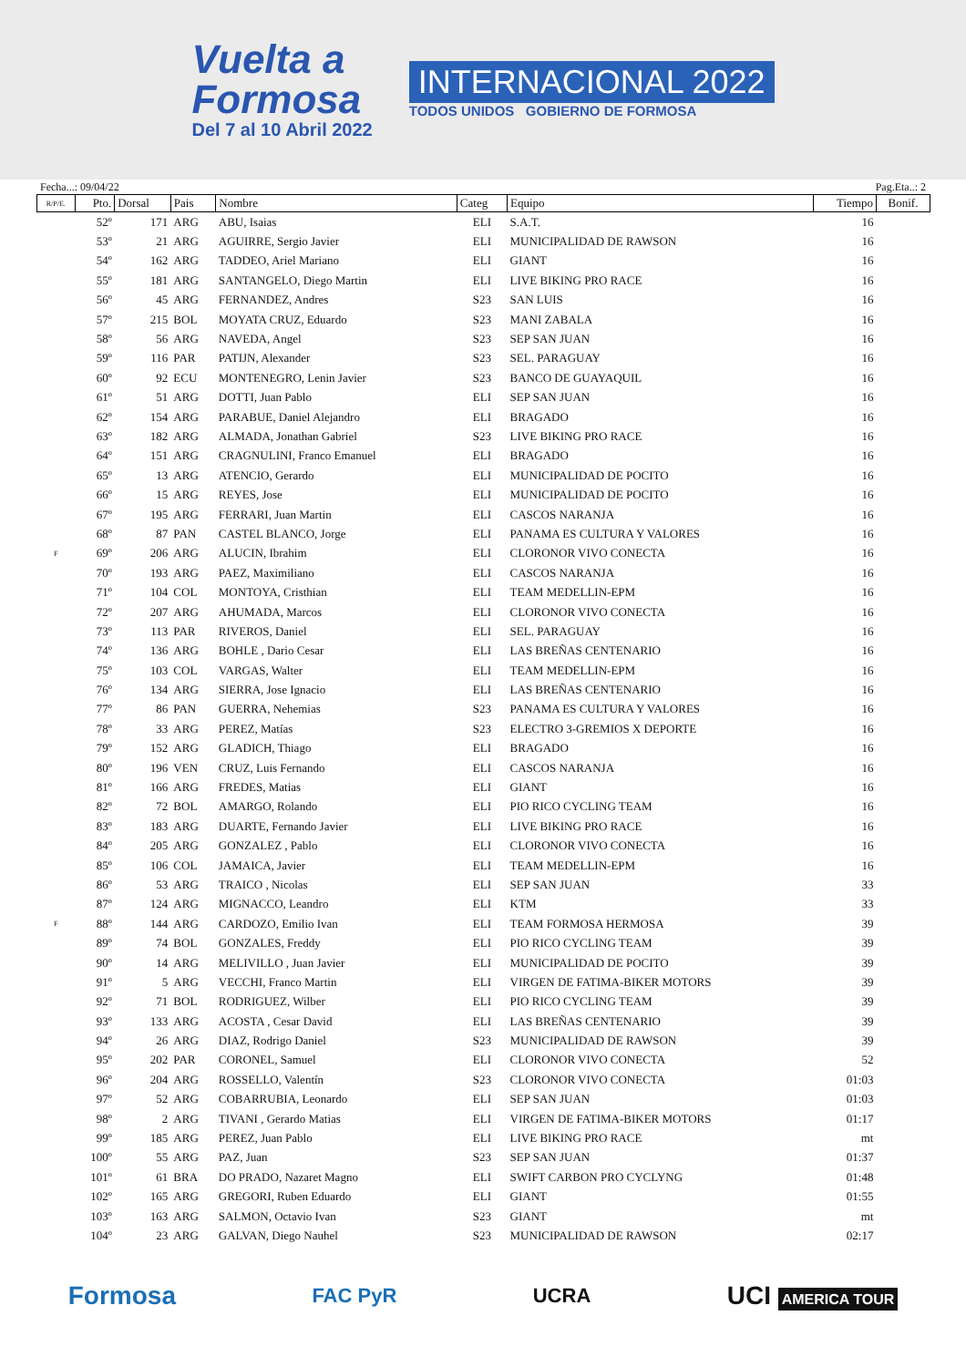Vuelta a
Formosa
Del 7 al 10 Abril 2022
INTERNACIONAL 2022
TODOS UNIDOS GOBIERNO DE FORMOSA
Fecha...: 09/04/22 Pag.Eta..: 2
| R/P/E. | Pto. | Dorsal | Pais | Nombre | Categ | Equipo | Tiempo | Bonif. |
| --- | --- | --- | --- | --- | --- | --- | --- | --- |
| | 52º | 171 | ARG | ABU, Isaias | ELI | S.A.T. | 16 | |
| | 53º | 21 | ARG | AGUIRRE, Sergio Javier | ELI | MUNICIPALIDAD DE RAWSON | 16 | |
| | 54º | 162 | ARG | TADDEO, Ariel Mariano | ELI | GIANT | 16 | |
| | 55º | 181 | ARG | SANTANGELO, Diego Martin | ELI | LIVE BIKING PRO RACE | 16 | |
| | 56º | 45 | ARG | FERNANDEZ, Andres | S23 | SAN LUIS | 16 | |
| | 57º | 215 | BOL | MOYATA CRUZ, Eduardo | S23 | MANI ZABALA | 16 | |
| | 58º | 56 | ARG | NAVEDA, Angel | S23 | SEP SAN JUAN | 16 | |
| | 59º | 116 | PAR | PATIJN, Alexander | S23 | SEL. PARAGUAY | 16 | |
| | 60º | 92 | ECU | MONTENEGRO, Lenin Javier | S23 | BANCO DE GUAYAQUIL | 16 | |
| | 61º | 51 | ARG | DOTTI, Juan Pablo | ELI | SEP SAN JUAN | 16 | |
| | 62º | 154 | ARG | PARABUE, Daniel Alejandro | ELI | BRAGADO | 16 | |
| | 63º | 182 | ARG | ALMADA, Jonathan Gabriel | S23 | LIVE BIKING PRO RACE | 16 | |
| | 64º | 151 | ARG | CRAGNULINI, Franco Emanuel | ELI | BRAGADO | 16 | |
| | 65º | 13 | ARG | ATENCIO, Gerardo | ELI | MUNICIPALIDAD DE POCITO | 16 | |
| | 66º | 15 | ARG | REYES, Jose | ELI | MUNICIPALIDAD DE POCITO | 16 | |
| | 67º | 195 | ARG | FERRARI, Juan Martin | ELI | CASCOS NARANJA | 16 | |
| | 68º | 87 | PAN | CASTEL BLANCO, Jorge | ELI | PANAMA ES CULTURA Y VALORES | 16 | |
| F | 69º | 206 | ARG | ALUCIN, Ibrahim | ELI | CLORONOR VIVO CONECTA | 16 | |
| | 70º | 193 | ARG | PAEZ, Maximiliano | ELI | CASCOS NARANJA | 16 | |
| | 71º | 104 | COL | MONTOYA, Cristhian | ELI | TEAM MEDELLIN-EPM | 16 | |
| | 72º | 207 | ARG | AHUMADA, Marcos | ELI | CLORONOR VIVO CONECTA | 16 | |
| | 73º | 113 | PAR | RIVEROS, Daniel | ELI | SEL. PARAGUAY | 16 | |
| | 74º | 136 | ARG | BOHLE , Dario Cesar | ELI | LAS BREÑAS CENTENARIO | 16 | |
| | 75º | 103 | COL | VARGAS, Walter | ELI | TEAM MEDELLIN-EPM | 16 | |
| | 76º | 134 | ARG | SIERRA, Jose Ignacio | ELI | LAS BREÑAS CENTENARIO | 16 | |
| | 77º | 86 | PAN | GUERRA, Nehemias | S23 | PANAMA ES CULTURA Y VALORES | 16 | |
| | 78º | 33 | ARG | PEREZ, Matías | S23 | ELECTRO 3-GREMIOS X DEPORTE | 16 | |
| | 79º | 152 | ARG | GLADICH, Thiago | ELI | BRAGADO | 16 | |
| | 80º | 196 | VEN | CRUZ, Luis Fernando | ELI | CASCOS NARANJA | 16 | |
| | 81º | 166 | ARG | FREDES, Matias | ELI | GIANT | 16 | |
| | 82º | 72 | BOL | AMARGO, Rolando | ELI | PIO RICO CYCLING TEAM | 16 | |
| | 83º | 183 | ARG | DUARTE, Fernando Javier | ELI | LIVE BIKING PRO RACE | 16 | |
| | 84º | 205 | ARG | GONZALEZ , Pablo | ELI | CLORONOR VIVO CONECTA | 16 | |
| | 85º | 106 | COL | JAMAICA, Javier | ELI | TEAM MEDELLIN-EPM | 16 | |
| | 86º | 53 | ARG | TRAICO , Nicolas | ELI | SEP SAN JUAN | 33 | |
| | 87º | 124 | ARG | MIGNACCO, Leandro | ELI | KTM | 33 | |
| F | 88º | 144 | ARG | CARDOZO, Emilio Ivan | ELI | TEAM FORMOSA HERMOSA | 39 | |
| | 89º | 74 | BOL | GONZALES, Freddy | ELI | PIO RICO CYCLING TEAM | 39 | |
| | 90º | 14 | ARG | MELIVILLO , Juan Javier | ELI | MUNICIPALIDAD DE POCITO | 39 | |
| | 91º | 5 | ARG | VECCHI, Franco Martin | ELI | VIRGEN DE FATIMA-BIKER MOTORS | 39 | |
| | 92º | 71 | BOL | RODRIGUEZ, Wilber | ELI | PIO RICO CYCLING TEAM | 39 | |
| | 93º | 133 | ARG | ACOSTA , Cesar David | ELI | LAS BREÑAS CENTENARIO | 39 | |
| | 94º | 26 | ARG | DIAZ, Rodrigo Daniel | S23 | MUNICIPALIDAD DE RAWSON | 39 | |
| | 95º | 202 | PAR | CORONEL, Samuel | ELI | CLORONOR VIVO CONECTA | 52 | |
| | 96º | 204 | ARG | ROSSELLO, Valentín | S23 | CLORONOR VIVO CONECTA | 01:03 | |
| | 97º | 52 | ARG | COBARRUBIA, Leonardo | ELI | SEP SAN JUAN | 01:03 | |
| | 98º | 2 | ARG | TIVANI , Gerardo Matias | ELI | VIRGEN DE FATIMA-BIKER MOTORS | 01:17 | |
| | 99º | 185 | ARG | PEREZ, Juan Pablo | ELI | LIVE BIKING PRO RACE | mt | |
| | 100º | 55 | ARG | PAZ, Juan | S23 | SEP SAN JUAN | 01:37 | |
| | 101º | 61 | BRA | DO PRADO, Nazaret Magno | ELI | SWIFT CARBON PRO CYCLYNG | 01:48 | |
| | 102º | 165 | ARG | GREGORI, Ruben Eduardo | ELI | GIANT | 01:55 | |
| | 103º | 163 | ARG | SALMON, Octavio Ivan | S23 | GIANT | mt | |
| | 104º | 23 | ARG | GALVAN, Diego Nauhel | S23 | MUNICIPALIDAD DE RAWSON | 02:17 | |
Formosa FAC PyR UCRA UCI AMERICA TOUR